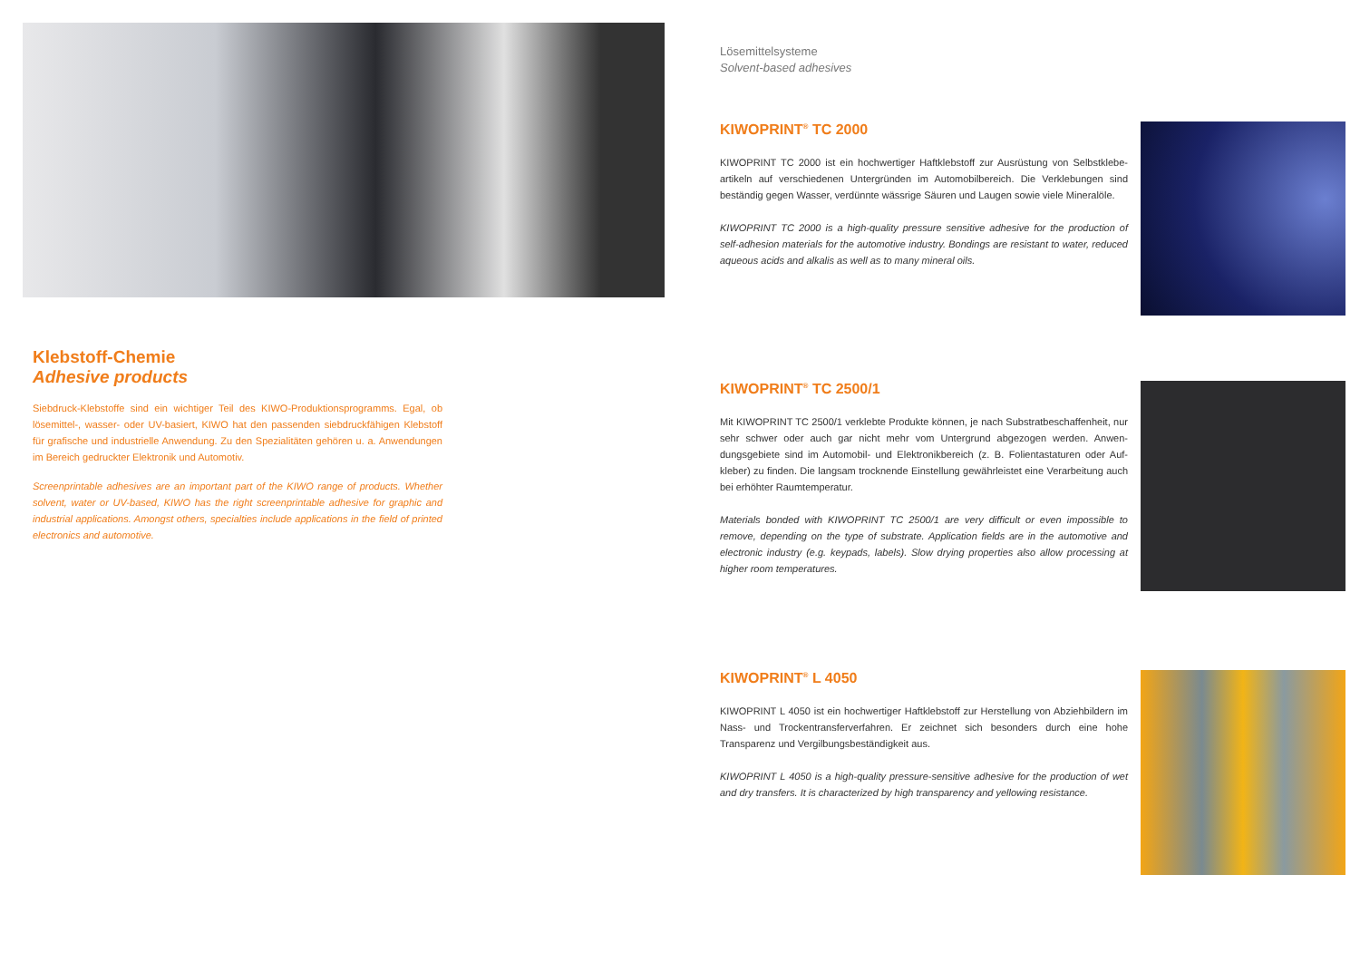Klebstoff-Chemie
Adhesive products
Siebdruck-Klebstoffe sind ein wichtiger Teil des KIWO-Produktionsprogramms. Egal, ob lösemittel-, wasser- oder UV-basiert, KIWO hat den passenden siebdruckfähigen Klebstoff für grafische und industrielle Anwendung. Zu den Spezialitäten gehören u. a. Anwendungen im Bereich gedruckter Elektronik und Automotiv.
Screenprintable adhesives are an important part of the KIWO range of products. Whether solvent, water or UV-based, KIWO has the right screenprintable adhesive for graphic and industrial applications. Amongst others, specialties include applications in the field of printed electronics and automotive.
Lösemittelsysteme
Solvent-based adhesives
KIWOPRINT<sup>®</sup> TC 2000
KIWOPRINT TC 2000 ist ein hochwertiger Haftklebstoff zur Ausrüstung von Selbstklebe­artikeln auf verschiedenen Untergründen im Automobilbereich. Die Verklebungen sind beständig gegen Wasser, verdünnte wässrige Säuren und Laugen sowie viele Mineralöle.
KIWOPRINT TC 2000 is a high-quality pressure sensitive adhesive for the production of self-adhesion materials for the automotive industry. Bondings are resistant to water, reduced aqueous acids and alkalis as well as to many mineral oils.
KIWOPRINT<sup>®</sup> TC 2500/1
Mit KIWOPRINT TC 2500/1 verklebte Produkte können, je nach Substratbeschaffenheit, nur sehr schwer oder auch gar nicht mehr vom Untergrund abgezogen werden. Anwen­dungsgebiete sind im Automobil- und Elektronikbereich (z. B. Folientastaturen oder Auf­kleber) zu finden. Die langsam trocknende Einstellung gewährleistet eine Verarbeitung auch bei erhöhter Raumtemperatur.
Materials bonded with KIWOPRINT TC 2500/1 are very difficult or even impossible to remove, depending on the type of substrate. Application fields are in the automotive and electronic industry (e.g. keypads, labels). Slow drying properties also allow processing at higher room temperatures.
KIWOPRINT<sup>®</sup> L 4050
KIWOPRINT L 4050 ist ein hochwertiger Haftklebstoff zur Herstellung von Abziehbildern im Nass- und Trockentransferverfahren. Er zeichnet sich besonders durch eine hohe Transparenz und Vergilbungsbeständigkeit aus.
KIWOPRINT L 4050 is a high-quality pressure-sensitive adhesive for the production of wet and dry transfers. It is characterized by high transparency and yellowing resistance.